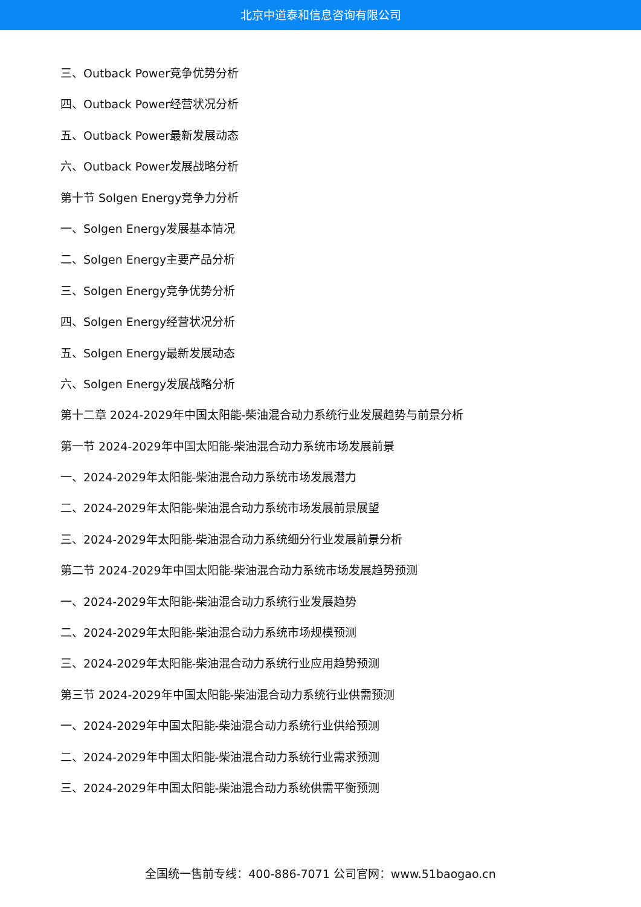北京中道泰和信息咨询有限公司
三、Outback Power竞争优势分析
四、Outback Power经营状况分析
五、Outback Power最新发展动态
六、Outback Power发展战略分析
第十节 Solgen Energy竞争力分析
一、Solgen Energy发展基本情况
二、Solgen Energy主要产品分析
三、Solgen Energy竞争优势分析
四、Solgen Energy经营状况分析
五、Solgen Energy最新发展动态
六、Solgen Energy发展战略分析
第十二章 2024-2029年中国太阳能-柴油混合动力系统行业发展趋势与前景分析
第一节 2024-2029年中国太阳能-柴油混合动力系统市场发展前景
一、2024-2029年太阳能-柴油混合动力系统市场发展潜力
二、2024-2029年太阳能-柴油混合动力系统市场发展前景展望
三、2024-2029年太阳能-柴油混合动力系统细分行业发展前景分析
第二节 2024-2029年中国太阳能-柴油混合动力系统市场发展趋势预测
一、2024-2029年太阳能-柴油混合动力系统行业发展趋势
二、2024-2029年太阳能-柴油混合动力系统市场规模预测
三、2024-2029年太阳能-柴油混合动力系统行业应用趋势预测
第三节 2024-2029年中国太阳能-柴油混合动力系统行业供需预测
一、2024-2029年中国太阳能-柴油混合动力系统行业供给预测
二、2024-2029年中国太阳能-柴油混合动力系统行业需求预测
三、2024-2029年中国太阳能-柴油混合动力系统供需平衡预测
全国统一售前专线：400-886-7071 公司官网：www.51baogao.cn